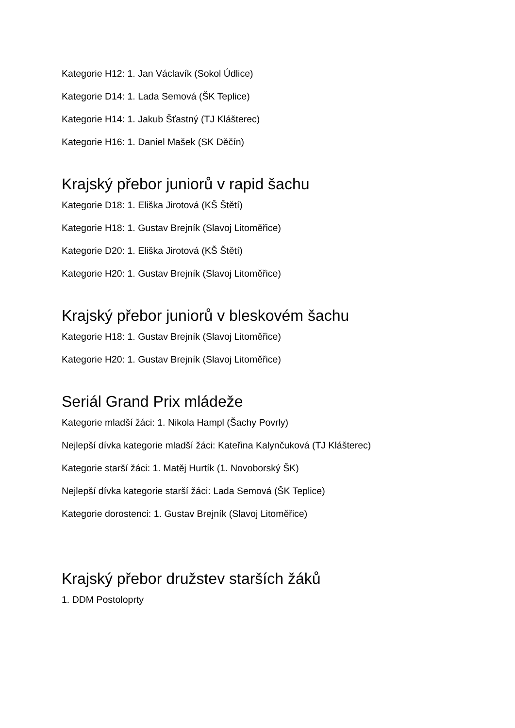Kategorie H12: 1. Jan Václavík (Sokol Údlice)
Kategorie D14: 1. Lada Semová (ŠK Teplice)
Kategorie H14: 1. Jakub Šťastný (TJ Klášterec)
Kategorie H16: 1. Daniel Mašek (SK Děčín)
Krajský přebor juniorů v rapid šachu
Kategorie D18: 1. Eliška Jirotová (KŠ Štětí)
Kategorie H18: 1. Gustav Brejník (Slavoj Litoměřice)
Kategorie D20: 1. Eliška Jirotová (KŠ Štětí)
Kategorie H20: 1. Gustav Brejník (Slavoj Litoměřice)
Krajský přebor juniorů v bleskovém šachu
Kategorie H18: 1. Gustav Brejník (Slavoj Litoměřice)
Kategorie H20: 1. Gustav Brejník (Slavoj Litoměřice)
Seriál Grand Prix mládeže
Kategorie mladší žáci: 1. Nikola Hampl (Šachy Povrly)
Nejlepší dívka kategorie mladší žáci: Kateřina Kalynčuková (TJ Klášterec)
Kategorie starší žáci: 1. Matěj Hurtík (1. Novoborský ŠK)
Nejlepší dívka kategorie starší žáci: Lada Semová (ŠK Teplice)
Kategorie dorostenci: 1. Gustav Brejník (Slavoj Litoměřice)
Krajský přebor družstev starších žáků
1. DDM Postoloprty